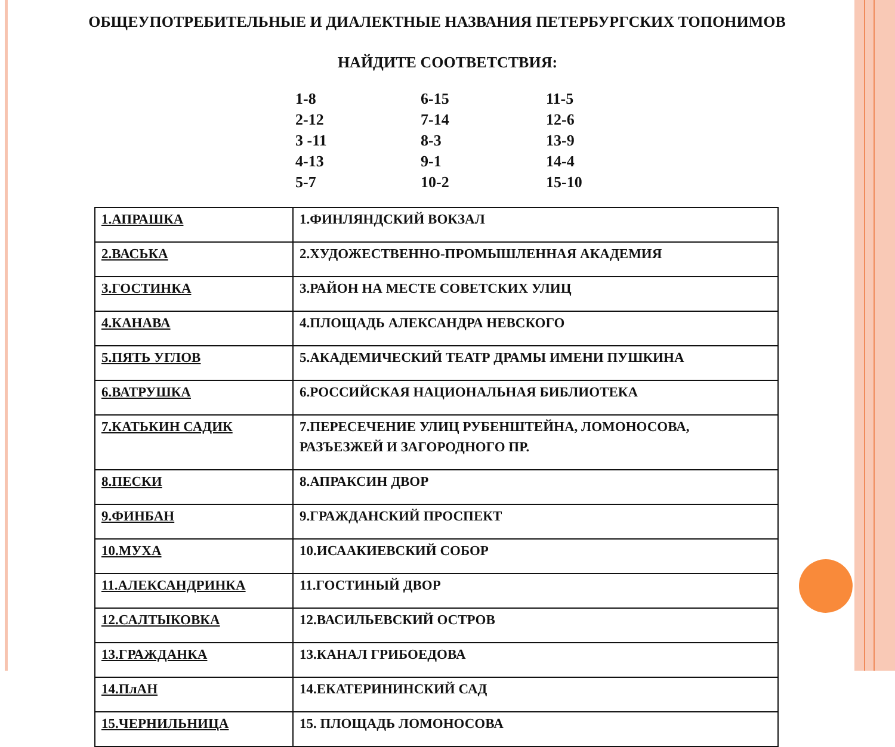ОБЩЕУПОТРЕБИТЕЛЬНЫЕ И ДИАЛЕКТНЫЕ НАЗВАНИЯ ПЕТЕРБУРГСКИХ ТОПОНИМОВ
НАЙДИТЕ СООТВЕТСТВИЯ:
1-8 6-15 11-5 2-12 7-14 12-6 3 -11 8-3 13-9 4-13 9-1 14-4 5-7 10-2 15-10
| 1.АПРАШКА | 1.ФИНЛЯНДСКИЙ ВОКЗАЛ |
| 2.ВАСЬКА | 2.ХУДОЖЕСТВЕННО-ПРОМЫШЛЕННАЯ АКАДЕМИЯ |
| 3.ГОСТИНКА | 3.РАЙОН НА МЕСТЕ СОВЕТСКИХ УЛИЦ |
| 4.КАНАВА | 4.ПЛОЩАДЬ АЛЕКСАНДРА НЕВСКОГО |
| 5.ПЯТЬ УГЛОВ | 5.АКАДЕМИЧЕСКИЙ ТЕАТР ДРАМЫ ИМЕНИ ПУШКИНА |
| 6.ВАТРУШКА | 6.РОССИЙСКАЯ НАЦИОНАЛЬНАЯ БИБЛИОТЕКА |
| 7.КАТЬКИН САДИК | 7.ПЕРЕСЕЧЕНИЕ УЛИЦ РУБЕНШТЕЙНА, ЛОМОНОСОВА, РАЗЪЕЗЖЕЙ И ЗАГОРОДНОГО ПР. |
| 8.ПЕСКИ | 8.АПРАКСИН ДВОР |
| 9.ФИНБАН | 9.ГРАЖДАНСКИЙ ПРОСПЕКТ |
| 10.МУХА | 10.ИСААКИЕВСКИЙ СОБОР |
| 11.АЛЕКСАНДРИНКА | 11.ГОСТИНЫЙ ДВОР |
| 12.САЛТЫКОВКА | 12.ВАСИЛЬЕВСКИЙ ОСТРОВ |
| 13.ГРАЖДАНКА | 13.КАНАЛ ГРИБОЕДОВА |
| 14.ПлАН | 14.ЕКАТЕРИНИНСКИЙ САД |
| 15.ЧЕРНИЛЬНИЦА | 15. ПЛОЩАДЬ ЛОМОНОСОВА |